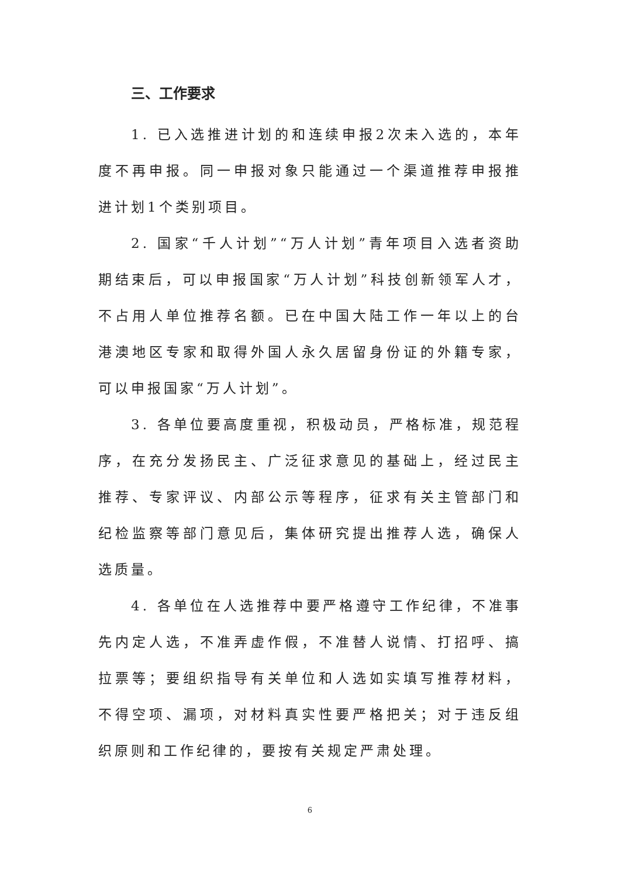三、工作要求
1. 已入选推进计划的和连续申报2次未入选的，本年度不再申报。同一申报对象只能通过一个渠道推荐申报推进计划1个类别项目。
2. 国家“千人计划”“万人计划”青年项目入选者资助期结束后，可以申报国家“万人计划”科技创新领军人才，不占用人单位推荐名额。已在中国大陆工作一年以上的台港澳地区专家和取得外国人永久居留身份证的外籍专家，可以申报国家“万人计划”。
3. 各单位要高度重视，积极动员，严格标准，规范程序，在充分发扬民主、广泛征求意见的基础上，经过民主推荐、专家评议、内部公示等程序，征求有关主管部门和纪检监察等部门意见后，集体研究提出推荐人选，确保人选质量。
4. 各单位在人选推荐中要严格遵守工作纪律，不准事先内定人选，不准弄虚作假，不准替人说情、打招呼、搞拉票等；要组织指导有关单位和人选如实填写推荐材料，不得空项、漏项，对材料真实性要严格把关；对于违反组织原则和工作纪律的，要按有关规定严肃处理。
6